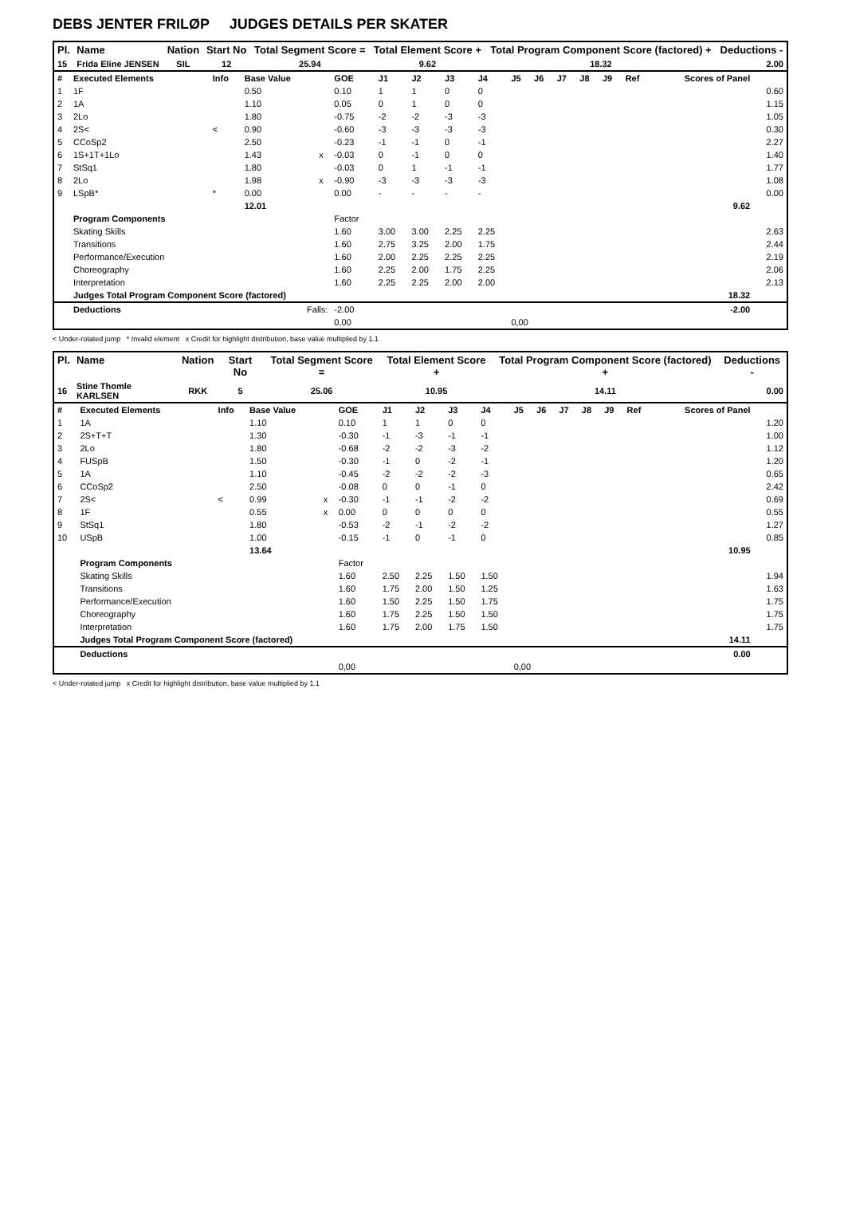DEBS JENTER FRILØP JUDGES DETAILS PER SKATER
| Pl. | Name | Nation | Start No | Total Segment Score = | Total Element Score + | Total Program Component Score (factored) + | Deductions - |
| --- | --- | --- | --- | --- | --- | --- | --- |
| 15 | Frida Eline JENSEN | SIL | 12 | 25.94 | 9.62 | 18.32 | 2.00 |
| # | Executed Elements | Info | Base Value | | GOE | J1 | J2 | J3 | J4 | J5 | J6 | J7 | J8 | J9 | Ref | Scores of Panel | |
| 1 | 1F | | 0.50 | | 0.10 | 1 | 1 | 0 | 0 | | | | | | | | 0.60 |
| 2 | 1A | | 1.10 | | 0.05 | 0 | 1 | 0 | 0 | | | | | | | | 1.15 |
| 3 | 2Lo | | 1.80 | | -0.75 | -2 | -2 | -3 | -3 | | | | | | | | 1.05 |
| 4 | 2S< | < | 0.90 | | -0.60 | -3 | -3 | -3 | -3 | | | | | | | | 0.30 |
| 5 | CCoSp2 | | 2.50 | | -0.23 | -1 | -1 | 0 | -1 | | | | | | | | 2.27 |
| 6 | 1S+1T+1Lo | | 1.43 | x | -0.03 | 0 | -1 | 0 | 0 | | | | | | | | 1.40 |
| 7 | StSq1 | | 1.80 | | -0.03 | 0 | 1 | -1 | -1 | | | | | | | | 1.77 |
| 8 | 2Lo | | 1.98 | x | -0.90 | -3 | -3 | -3 | -3 | | | | | | | | 1.08 |
| 9 | LSpB* | * | 0.00 | | 0.00 | - | - | - | - | | | | | | | | 0.00 |
| | | | 12.01 | | | | | | | | | | | | | 9.62 | |
| | Program Components | | | | Factor | | | | | | | | | | | | |
| | Skating Skills | | | | 1.60 | 3.00 | 3.00 | 2.25 | 2.25 | | | | | | | | 2.63 |
| | Transitions | | | | 1.60 | 2.75 | 3.25 | 2.00 | 1.75 | | | | | | | | 2.44 |
| | Performance/Execution | | | | 1.60 | 2.00 | 2.25 | 2.25 | 2.25 | | | | | | | | 2.19 |
| | Choreography | | | | 1.60 | 2.25 | 2.00 | 1.75 | 2.25 | | | | | | | | 2.06 |
| | Interpretation | | | | 1.60 | 2.25 | 2.25 | 2.00 | 2.00 | | | | | | | | 2.13 |
| | Judges Total Program Component Score (factored) | | | | | | | | | | | | | | | 18.32 | |
| | Deductions | Falls: | | | -2.00 | | | | | | | | | | | -2.00 | |
| | | | | | 0,00 | | | | | 0,00 | | | | | | | |
< Under-rotated jump * Invalid element x Credit for highlight distribution, base value multiplied by 1.1
| Pl. | Name | Nation | Start No | Total Segment Score = | Total Element Score + | Total Program Component Score (factored) + | Deductions - |
| --- | --- | --- | --- | --- | --- | --- | --- |
| 16 | Stine Thomle KARLSEN | RKK | 5 | 25.06 | 10.95 | 14.11 | 0.00 |
| # | Executed Elements | Info | Base Value | | GOE | J1 | J2 | J3 | J4 | J5 | J6 | J7 | J8 | J9 | Ref | Scores of Panel | |
| 1 | 1A | | 1.10 | | 0.10 | 1 | 1 | 0 | 0 | | | | | | | | 1.20 |
| 2 | 2S+T+T | | 1.30 | | -0.30 | -1 | -3 | -1 | -1 | | | | | | | | 1.00 |
| 3 | 2Lo | | 1.80 | | -0.68 | -2 | -2 | -3 | -2 | | | | | | | | 1.12 |
| 4 | FUSpB | | 1.50 | | -0.30 | -1 | 0 | -2 | -1 | | | | | | | | 1.20 |
| 5 | 1A | | 1.10 | | -0.45 | -2 | -2 | -2 | -3 | | | | | | | | 0.65 |
| 6 | CCoSp2 | | 2.50 | | -0.08 | 0 | 0 | -1 | 0 | | | | | | | | 2.42 |
| 7 | 2S< | < | 0.99 | x | -0.30 | -1 | -1 | -2 | -2 | | | | | | | | 0.69 |
| 8 | 1F | | 0.55 | x | 0.00 | 0 | 0 | 0 | 0 | | | | | | | | 0.55 |
| 9 | StSq1 | | 1.80 | | -0.53 | -2 | -1 | -2 | -2 | | | | | | | | 1.27 |
| 10 | USpB | | 1.00 | | -0.15 | -1 | 0 | -1 | 0 | | | | | | | | 0.85 |
| | | | 13.64 | | | | | | | | | | | | | 10.95 | |
| | Program Components | | | | Factor | | | | | | | | | | | | |
| | Skating Skills | | | | 1.60 | 2.50 | 2.25 | 1.50 | 1.50 | | | | | | | | 1.94 |
| | Transitions | | | | 1.60 | 1.75 | 2.00 | 1.50 | 1.25 | | | | | | | | 1.63 |
| | Performance/Execution | | | | 1.60 | 1.50 | 2.25 | 1.50 | 1.75 | | | | | | | | 1.75 |
| | Choreography | | | | 1.60 | 1.75 | 2.25 | 1.50 | 1.50 | | | | | | | | 1.75 |
| | Interpretation | | | | 1.60 | 1.75 | 2.00 | 1.75 | 1.50 | | | | | | | | 1.75 |
| | Judges Total Program Component Score (factored) | | | | | | | | | | | | | | | 14.11 | |
| | Deductions | | | | | | | | | | | | | | | 0.00 | |
| | | | | | 0,00 | | | | | 0,00 | | | | | | | |
< Under-rotated jump x Credit for highlight distribution, base value multiplied by 1.1